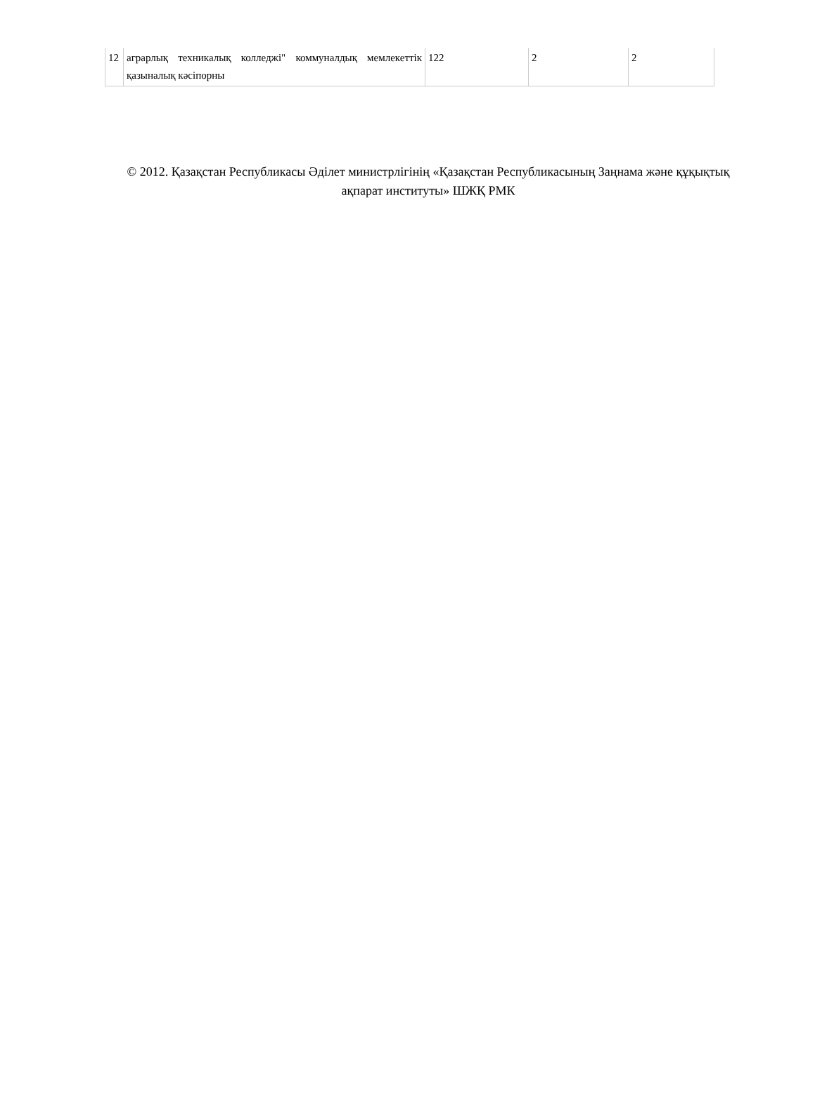| 12 | аграрлық техникалық колледжі" коммуналдық мемлекеттік қазыналық кәсіпорны | 122 | 2 | 2 |
© 2012. Қазақстан Республикасы Әділет министрлігінің «Қазақстан Республикасының Заңнама және құқықтық ақпарат институты» ШЖҚ РМК